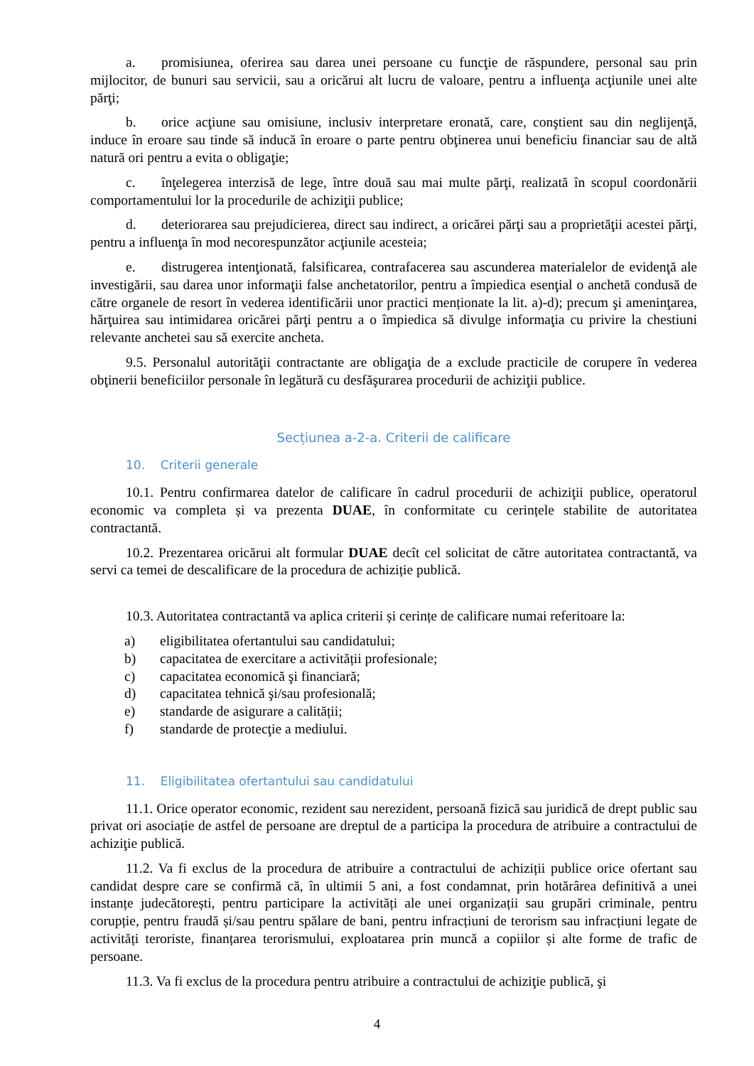a. promisiunea, oferirea sau darea unei persoane cu funcţie de răspundere, personal sau prin mijlocitor, de bunuri sau servicii, sau a oricărui alt lucru de valoare, pentru a influenţa acţiunile unei alte părţi;
b. orice acţiune sau omisiune, inclusiv interpretare eronată, care, conştient sau din neglijenţă, induce în eroare sau tinde să inducă în eroare o parte pentru obţinerea unui beneficiu financiar sau de altă natură ori pentru a evita o obligaţie;
c. înţelegerea interzisă de lege, între două sau mai multe părţi, realizată în scopul coordonării comportamentului lor la procedurile de achiziţii publice;
d. deteriorarea sau prejudicierea, direct sau indirect, a oricărei părţi sau a proprietăţii acestei părţi, pentru a influenţa în mod necorespunzător acţiunile acesteia;
e. distrugerea intenţionată, falsificarea, contrafacerea sau ascunderea materialelor de evidenţă ale investigării, sau darea unor informaţii false anchetatorilor, pentru a împiedica esenţial o anchetă condusă de către organele de resort în vederea identificării unor practici menționate la lit. a)-d); precum şi ameninţarea, hărţuirea sau intimidarea oricărei părţi pentru a o împiedica să divulge informaţia cu privire la chestiuni relevante anchetei sau să exercite ancheta.
9.5. Personalul autorităţii contractante are obligaţia de a exclude practicile de corupere în vederea obţinerii beneficiilor personale în legătură cu desfăşurarea procedurii de achiziţii publice.
Secțiunea a-2-a. Criterii de calificare
10. Criterii generale
10.1. Pentru confirmarea datelor de calificare în cadrul procedurii de achiziţii publice, operatorul economic va completa și va prezenta DUAE, în conformitate cu cerințele stabilite de autoritatea contractantă.
10.2. Prezentarea oricărui alt formular DUAE decît cel solicitat de către autoritatea contractantă, va servi ca temei de descalificare de la procedura de achiziție publică.
10.3. Autoritatea contractantă va aplica criterii și cerințe de calificare numai referitoare la:
a) eligibilitatea ofertantului sau candidatului;
b) capacitatea de exercitare a activității profesionale;
c) capacitatea economică şi financiară;
d) capacitatea tehnică şi/sau profesională;
e) standarde de asigurare a calității;
f) standarde de protecţie a mediului.
11. Eligibilitatea ofertantului sau candidatului
11.1. Orice operator economic, rezident sau nerezident, persoană fizică sau juridică de drept public sau privat ori asociație de astfel de persoane are dreptul de a participa la procedura de atribuire a contractului de achiziţie publică.
11.2. Va fi exclus de la procedura de atribuire a contractului de achiziții publice orice ofertant sau candidat despre care se confirmă că, în ultimii 5 ani, a fost condamnat, prin hotărârea definitivă a unei instanțe judecătorești, pentru participare la activități ale unei organizații sau grupări criminale, pentru corupție, pentru fraudă și/sau pentru spălare de bani, pentru infracțiuni de terorism sau infracțiuni legate de activități teroriste, finanțarea terorismului, exploatarea prin muncă a copiilor și alte forme de trafic de persoane.
11.3. Va fi exclus de la procedura pentru atribuire a contractului de achiziţie publică, şi
4